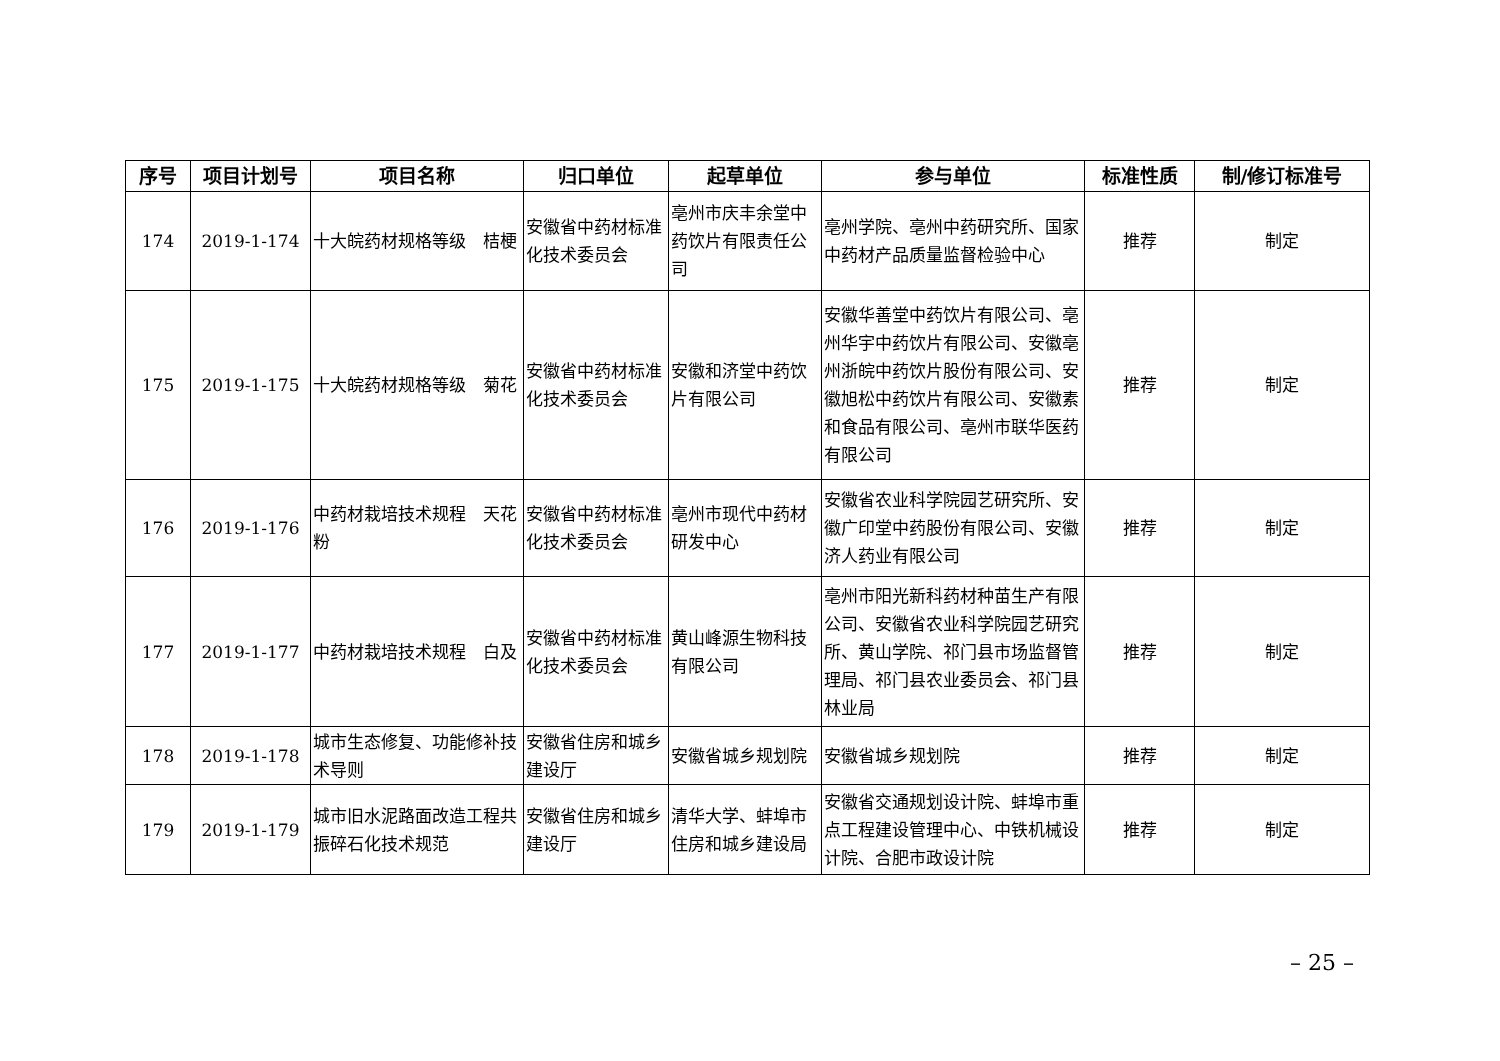| 序号 | 项目计划号 | 项目名称 | 归口单位 | 起草单位 | 参与单位 | 标准性质 | 制/修订标准号 |
| --- | --- | --- | --- | --- | --- | --- | --- |
| 174 | 2019-1-174 | 十大皖药材规格等级 桔梗 | 安徽省中药材标准化技术委员会 | 亳州市庆丰余堂中药饮片有限责任公司 | 亳州学院、亳州中药研究所、国家中药材产品质量监督检验中心 | 推荐 | 制定 |
| 175 | 2019-1-175 | 十大皖药材规格等级 菊花 | 安徽省中药材标准化技术委员会 | 安徽和济堂中药饮片有限公司 | 安徽华善堂中药饮片有限公司、亳州华宇中药饮片有限公司、安徽亳州浙皖中药饮片股份有限公司、安徽旭松中药饮片有限公司、安徽素和食品有限公司、亳州市联华医药有限公司 | 推荐 | 制定 |
| 176 | 2019-1-176 | 中药材栽培技术规程 天花粉 | 安徽省中药材标准化技术委员会 | 亳州市现代中药材研发中心 | 安徽省农业科学院园艺研究所、安徽广印堂中药股份有限公司、安徽济人药业有限公司 | 推荐 | 制定 |
| 177 | 2019-1-177 | 中药材栽培技术规程 白及 | 安徽省中药材标准化技术委员会 | 黄山峰源生物科技有限公司 | 亳州市阳光新科药材种苗生产有限公司、安徽省农业科学院园艺研究所、黄山学院、祁门县市场监督管理局、祁门县农业委员会、祁门县林业局 | 推荐 | 制定 |
| 178 | 2019-1-178 | 城市生态修复、功能修补技术导则 | 安徽省住房和城乡建设厅 | 安徽省城乡规划院 | 安徽省城乡规划院 | 推荐 | 制定 |
| 179 | 2019-1-179 | 城市旧水泥路面改造工程共振碎石化技术规范 | 安徽省住房和城乡建设厅 | 清华大学、蚌埠市住房和城乡建设局 | 安徽省交通规划设计院、蚌埠市重点工程建设管理中心、中铁机械设计院、合肥市政设计院 | 推荐 | 制定 |
– 25 –